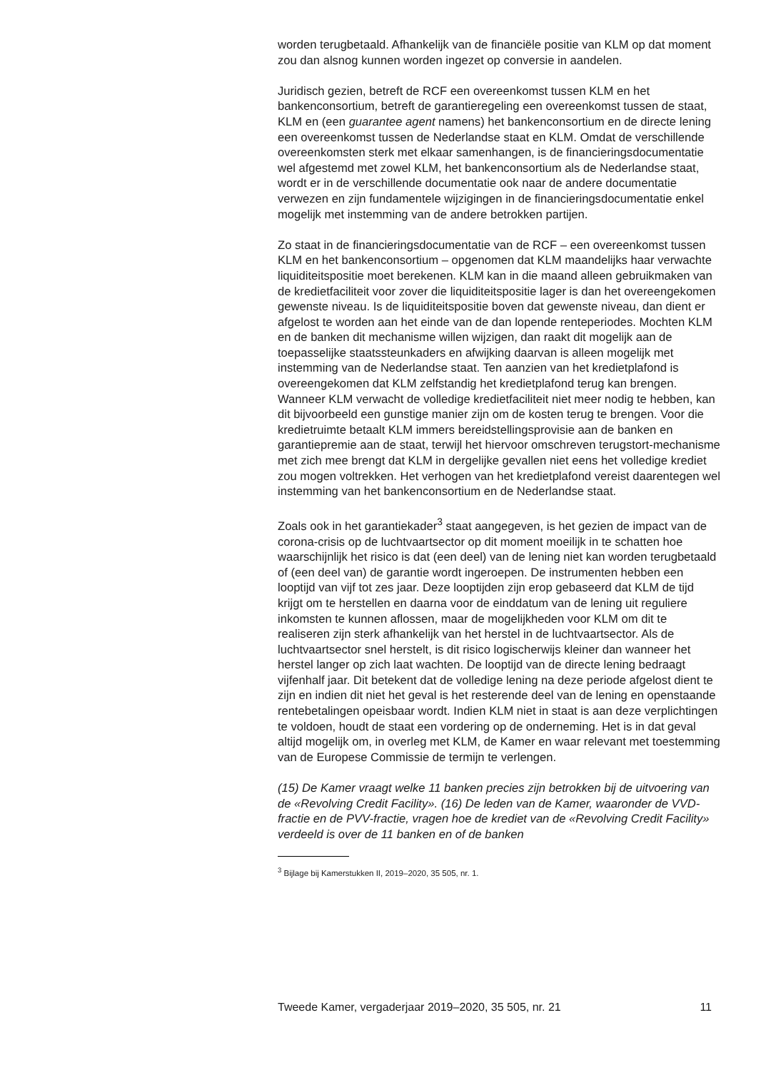worden terugbetaald. Afhankelijk van de financiële positie van KLM op dat moment zou dan alsnog kunnen worden ingezet op conversie in aandelen.
Juridisch gezien, betreft de RCF een overeenkomst tussen KLM en het bankenconsortium, betreft de garantieregeling een overeenkomst tussen de staat, KLM en (een guarantee agent namens) het bankenconsortium en de directe lening een overeenkomst tussen de Nederlandse staat en KLM. Omdat de verschillende overeenkomsten sterk met elkaar samenhangen, is de financieringsdocumentatie wel afgestemd met zowel KLM, het bankenconsortium als de Nederlandse staat, wordt er in de verschillende documentatie ook naar de andere documentatie verwezen en zijn fundamentele wijzigingen in de financieringsdocumentatie enkel mogelijk met instemming van de andere betrokken partijen.
Zo staat in de financieringsdocumentatie van de RCF – een overeenkomst tussen KLM en het bankenconsortium – opgenomen dat KLM maandelijks haar verwachte liquiditeitspositie moet berekenen. KLM kan in die maand alleen gebruikmaken van de kredietfaciliteit voor zover die liquiditeitspositie lager is dan het overeengekomen gewenste niveau. Is de liquiditeitspositie boven dat gewenste niveau, dan dient er afgelost te worden aan het einde van de dan lopende renteperiodes. Mochten KLM en de banken dit mechanisme willen wijzigen, dan raakt dit mogelijk aan de toepasselijke staatssteunkaders en afwijking daarvan is alleen mogelijk met instemming van de Nederlandse staat. Ten aanzien van het kredietplafond is overeengekomen dat KLM zelfstandig het kredietplafond terug kan brengen. Wanneer KLM verwacht de volledige kredietfaciliteit niet meer nodig te hebben, kan dit bijvoorbeeld een gunstige manier zijn om de kosten terug te brengen. Voor die kredietruimte betaalt KLM immers bereidstellingsprovisie aan de banken en garantiepremie aan de staat, terwijl het hiervoor omschreven terugstort-mechanisme met zich mee brengt dat KLM in dergelijke gevallen niet eens het volledige krediet zou mogen voltrekken. Het verhogen van het kredietplafond vereist daarentegen wel instemming van het bankenconsortium en de Nederlandse staat.
Zoals ook in het garantiekader<sup>3</sup> staat aangegeven, is het gezien de impact van de corona-crisis op de luchtvaartsector op dit moment moeilijk in te schatten hoe waarschijnlijk het risico is dat (een deel) van de lening niet kan worden terugbetaald of (een deel van) de garantie wordt ingeroepen. De instrumenten hebben een looptijd van vijf tot zes jaar. Deze looptijden zijn erop gebaseerd dat KLM de tijd krijgt om te herstellen en daarna voor de einddatum van de lening uit reguliere inkomsten te kunnen aflossen, maar de mogelijkheden voor KLM om dit te realiseren zijn sterk afhankelijk van het herstel in de luchtvaartsector. Als de luchtvaartsector snel herstelt, is dit risico logischerwijs kleiner dan wanneer het herstel langer op zich laat wachten. De looptijd van de directe lening bedraagt vijfenhalf jaar. Dit betekent dat de volledige lening na deze periode afgelost dient te zijn en indien dit niet het geval is het resterende deel van de lening en openstaande rentebetalingen opeisbaar wordt. Indien KLM niet in staat is aan deze verplichtingen te voldoen, houdt de staat een vordering op de onderneming. Het is in dat geval altijd mogelijk om, in overleg met KLM, de Kamer en waar relevant met toestemming van de Europese Commissie de termijn te verlengen.
(15) De Kamer vraagt welke 11 banken precies zijn betrokken bij de uitvoering van de «Revolving Credit Facility». (16) De leden van de Kamer, waaronder de VVD-fractie en de PVV-fractie, vragen hoe de krediet van de «Revolving Credit Facility» verdeeld is over de 11 banken en of de banken
<sup>3</sup> Bijlage bij Kamerstukken II, 2019–2020, 35 505, nr. 1.
Tweede Kamer, vergaderjaar 2019–2020, 35 505, nr. 21 11